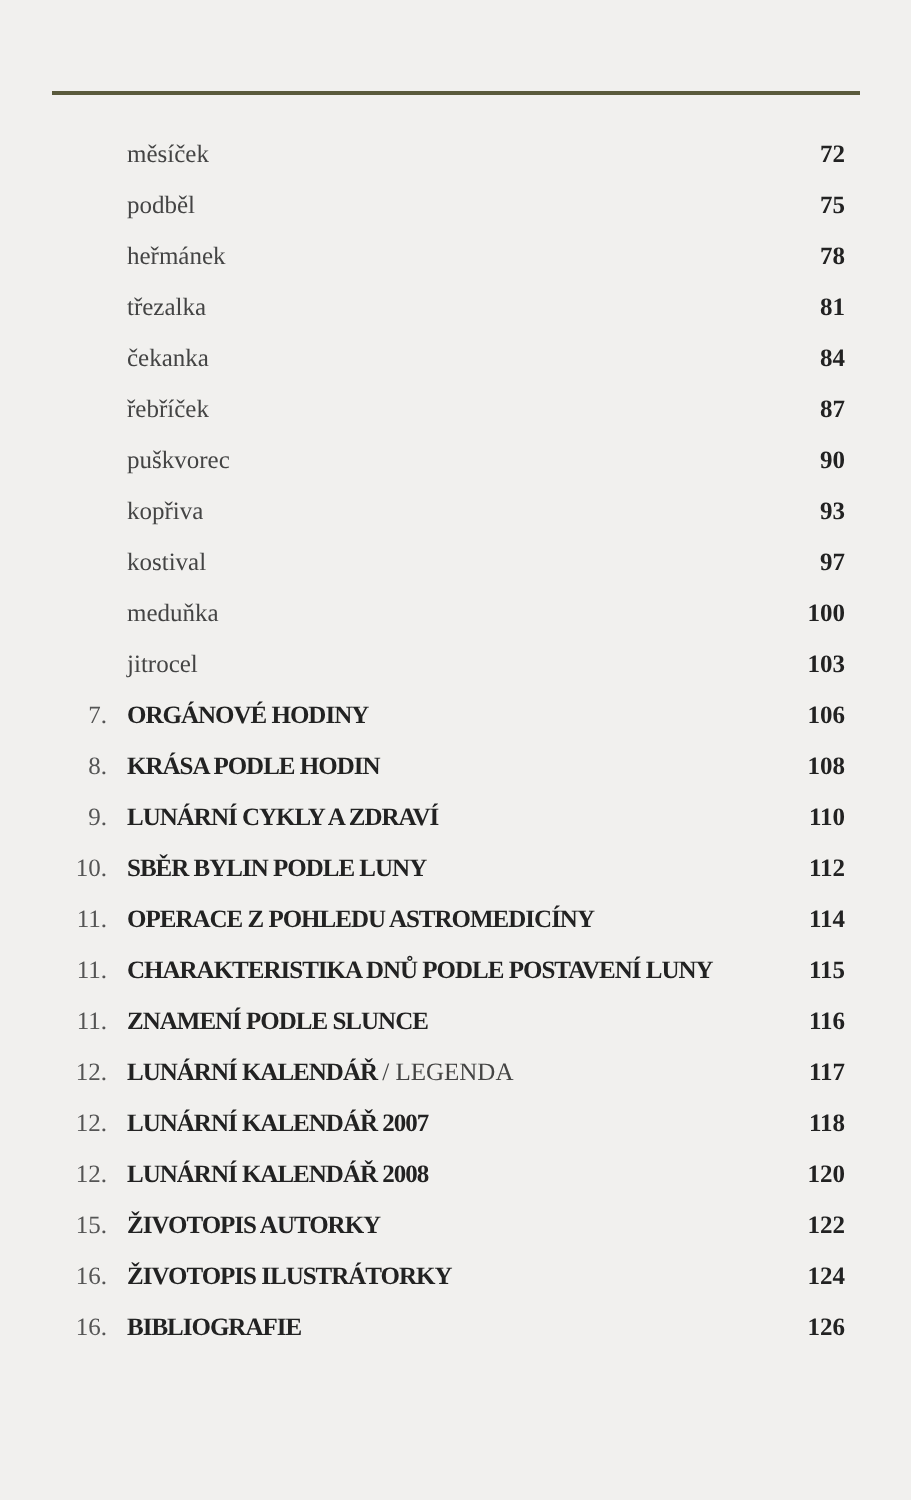měsíček 72
podběl 75
heřmánek 78
třezalka 81
čekanka 84
řebříček 87
puškvorec 90
kopřiva 93
kostival 97
meduňka 100
jitrocel 103
7. ORGÁNOVÉ HODINY 106
8. KRÁSA PODLE HODIN 108
9. LUNÁRNÍ CYKLY A ZDRAVÍ 110
10. SBĚR BYLIN PODLE LUNY 112
11. OPERACE Z POHLEDU ASTROMEDICÍNY 114
11. CHARAKTERISTIKA DNŮ PODLE POSTAVENÍ LUNY 115
11. ZNAMENÍ PODLE SLUNCE 116
12. LUNÁRNÍ KALENDÁŘ / LEGENDA 117
12. LUNÁRNÍ KALENDÁŘ 2007 118
12. LUNÁRNÍ KALENDÁŘ 2008 120
15. ŽIVOTOPIS AUTORKY 122
16. ŽIVOTOPIS ILUSTRÁTORKY 124
16. BIBLIOGRAFIE 126